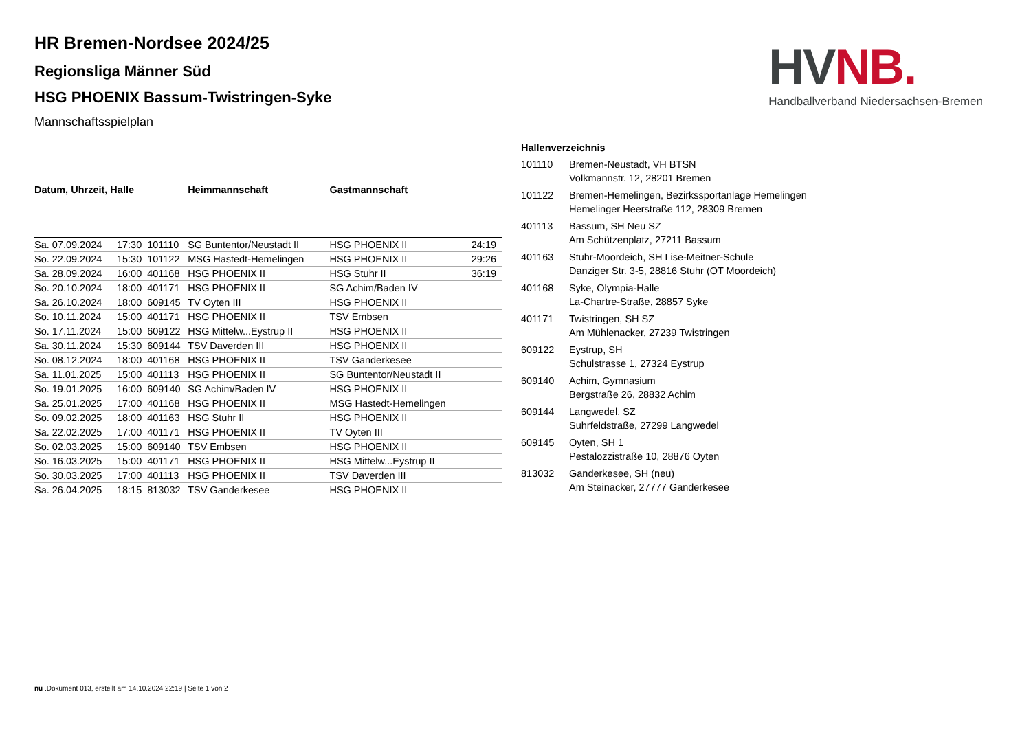HV NB.
Handballverband Niedersachsen-Bremen
HR Bremen-Nordsee 2024/25
Regionsliga Männer Süd
HSG PHOENIX Bassum-Twistringen-Syke
Mannschaftsspielplan
| Datum, Uhrzeit, Halle | | | Heimmannschaft | Gastmannschaft | |
| --- | --- | --- | --- | --- | --- |
| Sa. 07.09.2024 | 17:30 | 101110 | SG Buntentor/Neustadt II | HSG PHOENIX II | 24:19 |
| So. 22.09.2024 | 15:30 | 101122 | MSG Hastedt-Hemelingen | HSG PHOENIX II | 29:26 |
| Sa. 28.09.2024 | 16:00 | 401168 | HSG PHOENIX II | HSG Stuhr II | 36:19 |
| So. 20.10.2024 | 18:00 | 401171 | HSG PHOENIX II | SG Achim/Baden IV | |
| Sa. 26.10.2024 | 18:00 | 609145 | TV Oyten III | HSG PHOENIX II | |
| So. 10.11.2024 | 15:00 | 401171 | HSG PHOENIX II | TSV Embsen | |
| So. 17.11.2024 | 15:00 | 609122 | HSG Mittelw...Eystrup II | HSG PHOENIX II | |
| Sa. 30.11.2024 | 15:30 | 609144 | TSV Daverden III | HSG PHOENIX II | |
| So. 08.12.2024 | 18:00 | 401168 | HSG PHOENIX II | TSV Ganderkesee | |
| Sa. 11.01.2025 | 15:00 | 401113 | HSG PHOENIX II | SG Buntentor/Neustadt II | |
| So. 19.01.2025 | 16:00 | 609140 | SG Achim/Baden IV | HSG PHOENIX II | |
| Sa. 25.01.2025 | 17:00 | 401168 | HSG PHOENIX II | MSG Hastedt-Hemelingen | |
| So. 09.02.2025 | 18:00 | 401163 | HSG Stuhr II | HSG PHOENIX II | |
| Sa. 22.02.2025 | 17:00 | 401171 | HSG PHOENIX II | TV Oyten III | |
| So. 02.03.2025 | 15:00 | 609140 | TSV Embsen | HSG PHOENIX II | |
| So. 16.03.2025 | 15:00 | 401171 | HSG PHOENIX II | HSG Mittelw...Eystrup II | |
| So. 30.03.2025 | 17:00 | 401113 | HSG PHOENIX II | TSV Daverden III | |
| Sa. 26.04.2025 | 18:15 | 813032 | TSV Ganderkesee | HSG PHOENIX II | |
| Hallenverzeichnis | |
| --- | --- |
| 101110 | Bremen-Neustadt, VH BTSN |
| | Volkmannstr. 12, 28201 Bremen |
| 101122 | Bremen-Hemelingen, Bezirkssportanlage Hemelingen |
| | Hemelinger Heerstraße 112, 28309 Bremen |
| 401113 | Bassum, SH Neu SZ |
| | Am Schützenplatz, 27211 Bassum |
| 401163 | Stuhr-Moordeich, SH Lise-Meitner-Schule |
| | Danziger Str. 3-5, 28816 Stuhr (OT Moordeich) |
| 401168 | Syke, Olympia-Halle |
| | La-Chartre-Straße, 28857 Syke |
| 401171 | Twistringen, SH SZ |
| | Am Mühlenacker, 27239 Twistringen |
| 609122 | Eystrup, SH |
| | Schulstrasse 1, 27324 Eystrup |
| 609140 | Achim, Gymnasium |
| | Bergstraße 26, 28832 Achim |
| 609144 | Langwedel, SZ |
| | Suhrfeldstraße, 27299 Langwedel |
| 609145 | Oyten, SH 1 |
| | Pestalozzistraße 10, 28876 Oyten |
| 813032 | Ganderkesee, SH (neu) |
| | Am Steinacker, 27777 Ganderkesee |
nu .Dokument 013, erstellt am 14.10.2024 22:19 | Seite 1 von 2